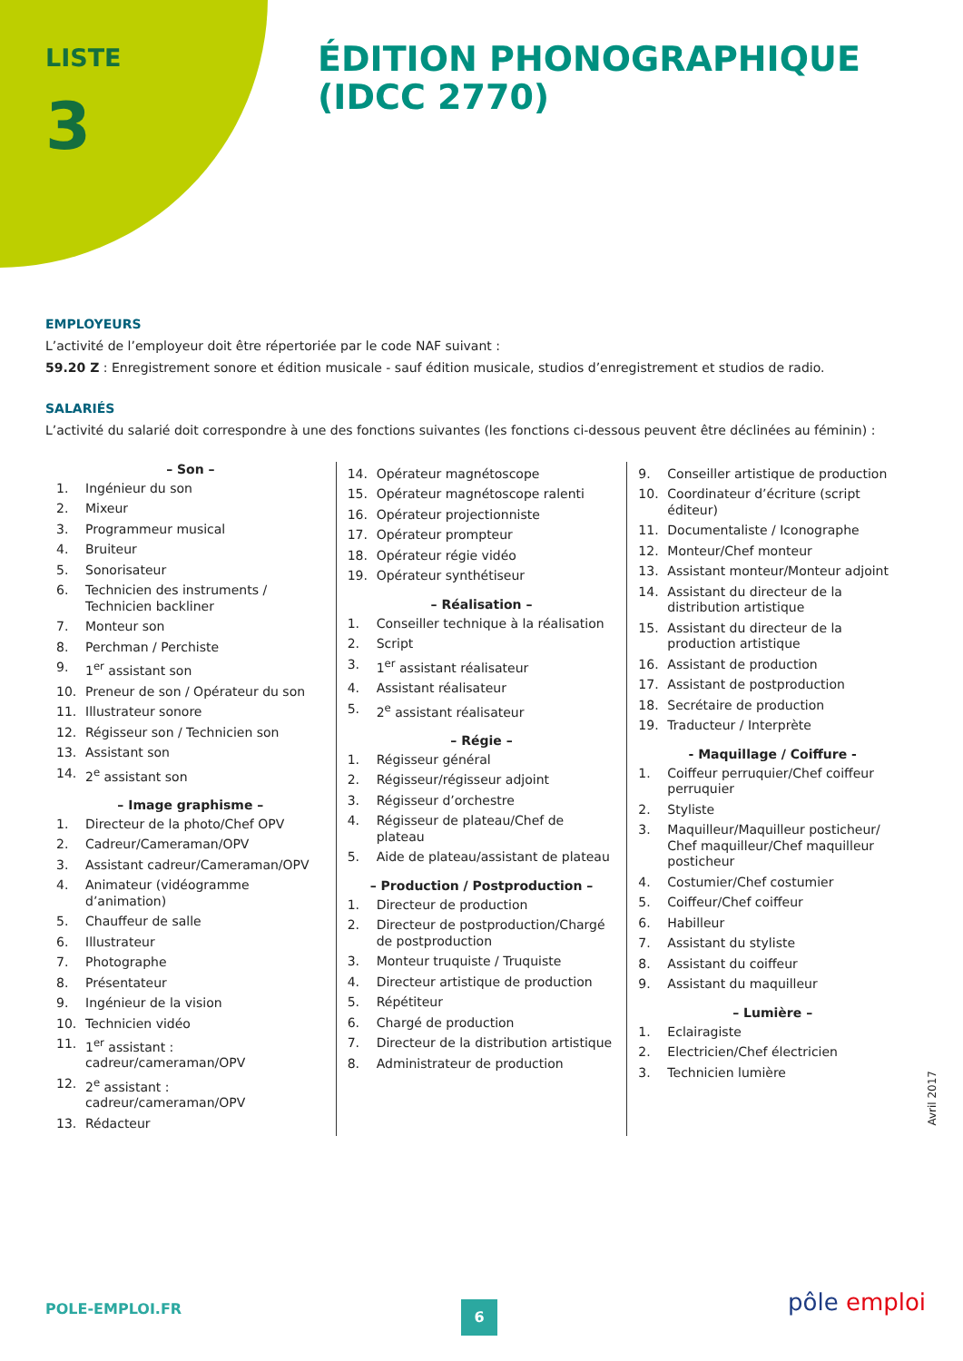LISTE
3
ÉDITION PHONOGRAPHIQUE
(IDCC 2770)
EMPLOYEURS
L’activité de l’employeur doit être répertoriée par le code NAF suivant :
59.20 Z : Enregistrement sonore et édition musicale - sauf édition musicale, studios d’enregistrement et studios de radio.
SALARIÉS
L’activité du salarié doit correspondre à une des fonctions suivantes (les fonctions ci-dessous peuvent être déclinées au féminin) :
– Son –
1. Ingénieur du son
2. Mixeur
3. Programmeur musical
4. Bruiteur
5. Sonorisateur
6. Technicien des instruments / Technicien backliner
7. Monteur son
8. Perchman / Perchiste
9. 1<sup>er</sup> assistant son
10. Preneur de son / Opérateur du son
11. Illustrateur sonore
12. Régisseur son / Technicien son
13. Assistant son
14. 2<sup>e</sup> assistant son
– Image graphisme –
1. Directeur de la photo/Chef OPV
2. Cadreur/Cameraman/OPV
3. Assistant cadreur/Cameraman/OPV
4. Animateur (vidéogramme d’animation)
5. Chauffeur de salle
6. Illustrateur
7. Photographe
8. Présentateur
9. Ingénieur de la vision
10. Technicien vidéo
11. 1<sup>er</sup> assistant : cadreur/cameraman/OPV
12. 2<sup>e</sup> assistant : cadreur/cameraman/OPV
13. Rédacteur
14. Opérateur magnétoscope
15. Opérateur magnétoscope ralenti
16. Opérateur projectionniste
17. Opérateur prompteur
18. Opérateur régie vidéo
19. Opérateur synthétiseur
– Réalisation –
1. Conseiller technique à la réalisation
2. Script
3. 1<sup>er</sup> assistant réalisateur
4. Assistant réalisateur
5. 2<sup>e</sup> assistant réalisateur
– Régie –
1. Régisseur général
2. Régisseur/régisseur adjoint
3. Régisseur d’orchestre
4. Régisseur de plateau/Chef de plateau
5. Aide de plateau/assistant de plateau
– Production / Postproduction –
1. Directeur de production
2. Directeur de postproduction/Chargé de postproduction
3. Monteur truquiste / Truquiste
4. Directeur artistique de production
5. Répétiteur
6. Chargé de production
7. Directeur de la distribution artistique
8. Administrateur de production
9. Conseiller artistique de production
10. Coordinateur d’écriture (script éditeur)
11. Documentaliste / Iconographe
12. Monteur/Chef monteur
13. Assistant monteur/Monteur adjoint
14. Assistant du directeur de la distribution artistique
15. Assistant du directeur de la production artistique
16. Assistant de production
17. Assistant de postproduction
18. Secrétaire de production
19. Traducteur / Interprète
- Maquillage / Coiffure -
1. Coiffeur perruquier/Chef coiffeur perruquier
2. Styliste
3. Maquilleur/Maquilleur posticheur/ Chef maquilleur/Chef maquilleur posticheur
4. Costumier/Chef costumier
5. Coiffeur/Chef coiffeur
6. Habilleur
7. Assistant du styliste
8. Assistant du coiffeur
9. Assistant du maquilleur
– Lumière –
1. Eclairagiste
2. Electricien/Chef électricien
3. Technicien lumière
Avril 2017
POLE-EMPLOI.FR 6 pôle emploi